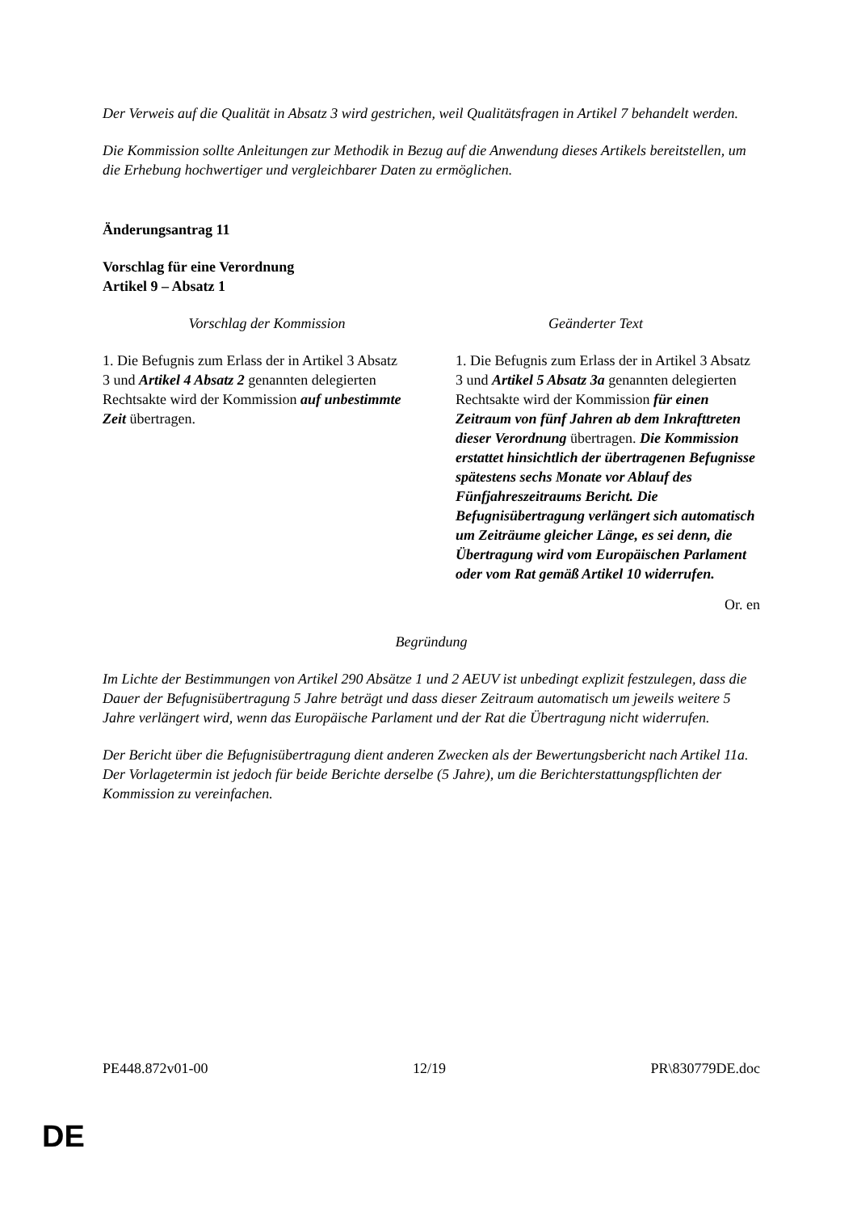Der Verweis auf die Qualität in Absatz 3 wird gestrichen, weil Qualitätsfragen in Artikel 7 behandelt werden.
Die Kommission sollte Anleitungen zur Methodik in Bezug auf die Anwendung dieses Artikels bereitstellen, um die Erhebung hochwertiger und vergleichbarer Daten zu ermöglichen.
Änderungsantrag 11
Vorschlag für eine Verordnung
Artikel 9 – Absatz 1
| Vorschlag der Kommission | Geänderter Text |
| --- | --- |
| 1. Die Befugnis zum Erlass der in Artikel 3 Absatz 3 und Artikel 4 Absatz 2 genannten delegierten Rechtsakte wird der Kommission auf unbestimmte Zeit übertragen. | 1. Die Befugnis zum Erlass der in Artikel 3 Absatz 3 und Artikel 5 Absatz 3a genannten delegierten Rechtsakte wird der Kommission für einen Zeitraum von fünf Jahren ab dem Inkrafttreten dieser Verordnung übertragen. Die Kommission erstattet hinsichtlich der übertragenen Befugnisse spätestens sechs Monate vor Ablauf des Fünfjahreszeitraums Bericht. Die Befugnisübertragung verlängert sich automatisch um Zeiträume gleicher Länge, es sei denn, die Übertragung wird vom Europäischen Parlament oder vom Rat gemäß Artikel 10 widerrufen. |
Or. en
Begründung
Im Lichte der Bestimmungen von Artikel 290 Absätze 1 und 2 AEUV ist unbedingt explizit festzulegen, dass die Dauer der Befugnisübertragung 5 Jahre beträgt und dass dieser Zeitraum automatisch um jeweils weitere 5 Jahre verlängert wird, wenn das Europäische Parlament und der Rat die Übertragung nicht widerrufen.
Der Bericht über die Befugnisübertragung dient anderen Zwecken als der Bewertungsbericht nach Artikel 11a. Der Vorlagetermin ist jedoch für beide Berichte derselbe (5 Jahre), um die Berichterstattungspflichten der Kommission zu vereinfachen.
PE448.872v01-00 12/19 PR\830779DE.doc
DE